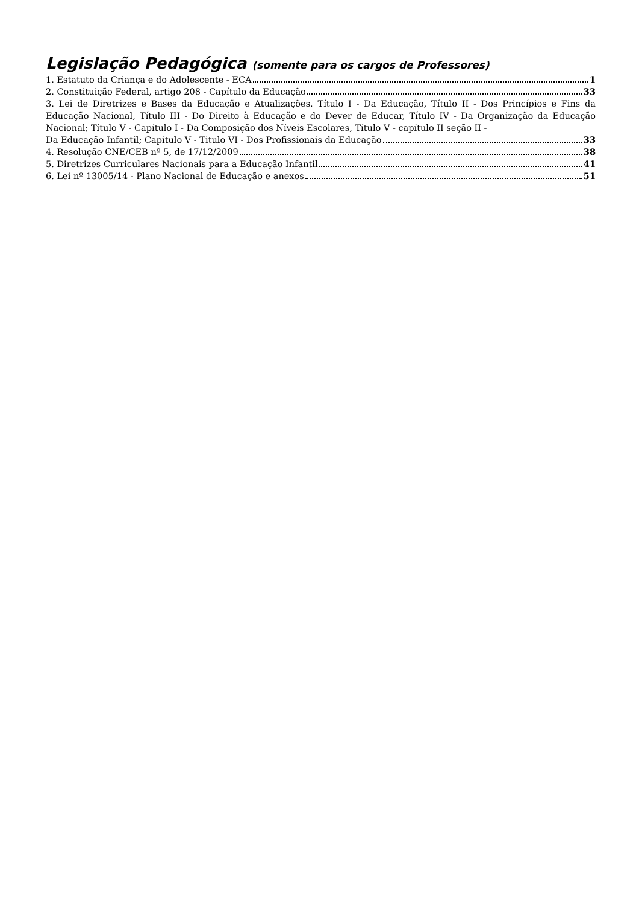Legislação Pedagógica (somente para os cargos de Professores)
1. Estatuto da Criança e do Adolescente - ECA 1
2. Constituição Federal, artigo 208 - Capítulo da Educação 33
3. Lei de Diretrizes e Bases da Educação e Atualizações. Título I - Da Educação, Título II - Dos Princípios e Fins da Educação Nacional, Título III - Do Direito à Educação e do Dever de Educar, Título IV - Da Organização da Educação Nacional; Título V - Capítulo I - Da Composição dos Níveis Escolares, Título V - capítulo II seção II -
Da Educação Infantil; Capítulo V - Titulo VI - Dos Profissionais da Educação 33
4. Resolução CNE/CEB nº 5, de 17/12/2009 38
5. Diretrizes Curriculares Nacionais para a Educação Infantil 41
6. Lei nº 13005/14 - Plano Nacional de Educação e anexos 51